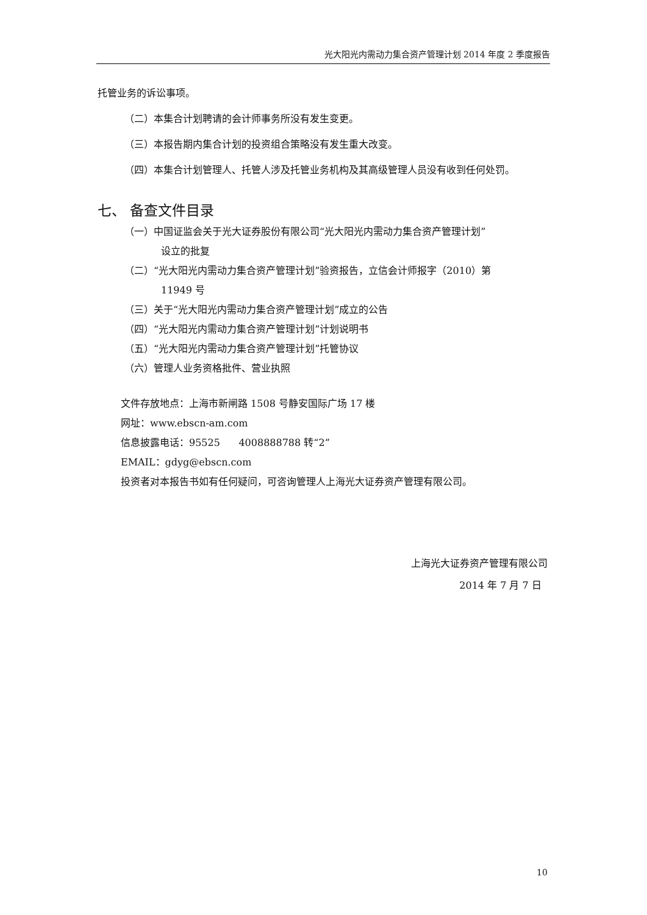光大阳光内需动力集合资产管理计划 2014 年度 2 季度报告
托管业务的诉讼事项。
（二）本集合计划聘请的会计师事务所没有发生变更。
（三）本报告期内集合计划的投资组合策略没有发生重大改变。
（四）本集合计划管理人、托管人涉及托管业务机构及其高级管理人员没有收到任何处罚。
七、 备查文件目录
（一）中国证监会关于光大证券股份有限公司“光大阳光内需动力集合资产管理计划”
设立的批复
（二）“光大阳光内需动力集合资产管理计划”验资报告，立信会计师报字（2010）第
11949 号
（三）关于“光大阳光内需动力集合资产管理计划”成立的公告
（四）“光大阳光内需动力集合资产管理计划”计划说明书
（五）“光大阳光内需动力集合资产管理计划”托管协议
（六）管理人业务资格批件、营业执照
文件存放地点：上海市新闸路 1508 号静安国际广场 17 楼
网址：www.ebscn-am.com
信息披露电话：95525 4008888788 转“2”
EMAIL：gdyg@ebscn.com
投资者对本报告书如有任何疑问，可咨询管理人上海光大证券资产管理有限公司。
上海光大证券资产管理有限公司
2014 年 7 月 7 日
10